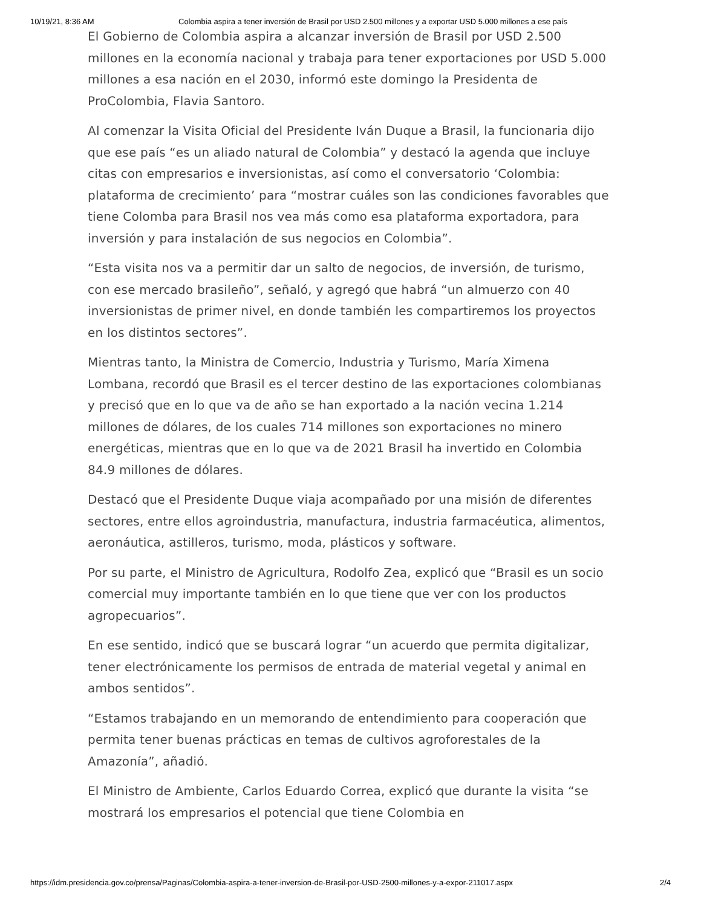10/19/21, 8:36 AM Colombia aspira a tener inversión de Brasil por USD 2.500 millones y a exportar USD 5.000 millones a ese país
El Gobierno de Colombia aspira a alcanzar inversión de Brasil por USD 2.500 millones en la economía nacional y trabaja para tener exportaciones por USD 5.000 millones a esa nación en el 2030, informó este domingo la Presidenta de ProColombia, Flavia Santoro.
Al comenzar la Visita Oficial del Presidente Iván Duque a Brasil, la funcionaria dijo que ese país “es un aliado natural de Colombia” y destacó la agenda que incluye citas con empresarios e inversionistas, así como el conversatorio ‘Colombia: plataforma de crecimiento’ para “mostrar cuáles son las condiciones favorables que tiene Colomba para Brasil nos vea más como esa plataforma exportadora, para inversión y para instalación de sus negocios en Colombia”.
“Esta visita nos va a permitir dar un salto de negocios, de inversión, de turismo, con ese mercado brasileño”, señaló, y agregó que habrá “un almuerzo con 40 inversionistas de primer nivel, en donde también les compartiremos los proyectos en los distintos sectores”.
Mientras tanto, la Ministra de Comercio, Industria y Turismo, María Ximena Lombana, recordó que Brasil es el tercer destino de las exportaciones colombianas y precisó que en lo que va de año se han exportado a la nación vecina 1.214 millones de dólares, de los cuales 714 millones son exportaciones no minero energéticas, mientras que en lo que va de 2021 Brasil ha invertido en Colombia 84.9 millones de dólares.
Destacó que el Presidente Duque viaja acompañado por una misión de diferentes sectores, entre ellos agroindustria, manufactura, industria farmacéutica, alimentos, aeronáutica, astilleros, turismo, moda, plásticos y software.
Por su parte, el Ministro de Agricultura, Rodolfo Zea, explicó que “Brasil es un socio comercial muy importante también en lo que tiene que ver con los productos agropecuarios”.
En ese sentido, indicó que se buscará lograr “un acuerdo que permita digitalizar, tener electrónicamente los permisos de entrada de material vegetal y animal en ambos sentidos”.
“Estamos trabajando en un memorando de entendimiento para cooperación que permita tener buenas prácticas en temas de cultivos agroforestales de la Amazonía”, añadió.
El Ministro de Ambiente, Carlos Eduardo Correa, explicó que durante la visita “se mostrará los empresarios el potencial que tiene Colombia en
https://idm.presidencia.gov.co/prensa/Paginas/Colombia-aspira-a-tener-inversion-de-Brasil-por-USD-2500-millones-y-a-expor-211017.aspx 2/4